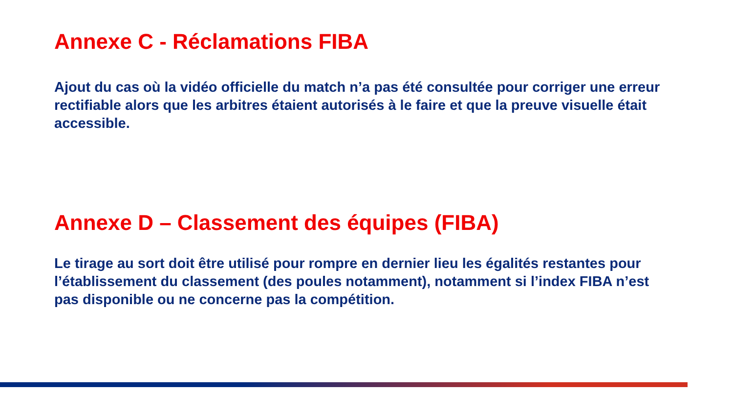Annexe C - Réclamations FIBA
Ajout du cas où la vidéo officielle du match n’a pas été consultée pour corriger une erreur rectifiable alors que les arbitres étaient autorisés à le faire et que la preuve visuelle était accessible.
Annexe D – Classement des équipes (FIBA)
Le tirage au sort doit être utilisé pour rompre en dernier lieu les égalités restantes pour l’établissement du classement (des poules notamment), notamment si l’index FIBA n’est pas disponible ou ne concerne pas la compétition.